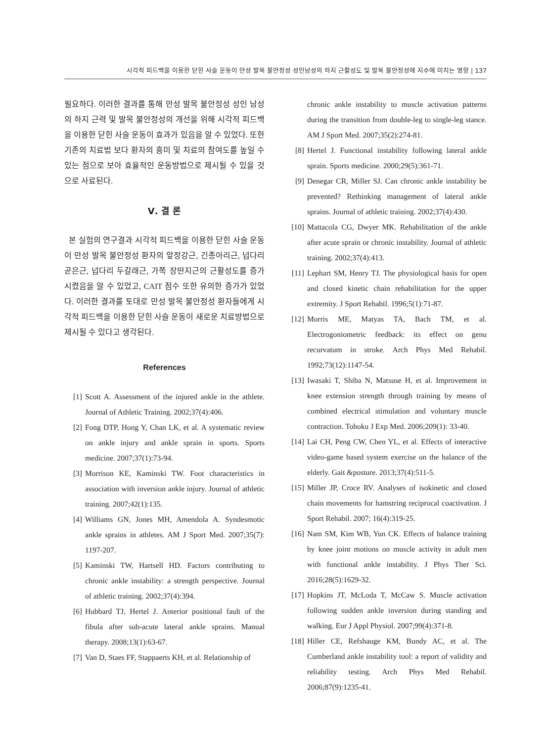시각적 피드백을 이용한 닫힌 사슬 운동이 만성 발목 불안정성 성인남성의 하지 근활성도 및 발목 불안정성에 지수에 미치는 영향 | 137
필요하다. 이러한 결과를 통해 만성 발목 불안정성 성인 남성의 하지 근력 및 발목 불안정성의 개선을 위해 시각적 피드백을 이용한 닫힌 사슬 운동이 효과가 있음을 알 수 있었다. 또한 기존의 치료법 보다 환자의 흥미 및 치료의 참여도를 높일 수 있는 점으로 보아 효율적인 운동방법으로 제시될 수 있을 것으로 사료된다.
Ⅴ. 결 론
본 실험의 연구결과 시각적 피드백을 이용한 닫힌 사슬 운동이 만성 발목 불안정성 환자의 앞정강근, 긴종아리근, 넙다리 곧은근, 넙다리 두갈래근, 가쪽 장딴지근의 근활성도를 증가시켰음을 알 수 있었고, CAIT 점수 또한 유의한 증가가 있었다. 이러한 결과를 토대로 만성 발목 불안정성 환자들에게 시각적 피드백을 이용한 닫힌 사슬 운동이 새로운 치료방법으로 제시될 수 있다고 생각된다.
References
[1] Scott A. Assessment of the injured ankle in the athlete. Journal of Athletic Training. 2002;37(4):406.
[2] Fong DTP, Hong Y, Chan LK, et al. A systematic review on ankle injury and ankle sprain in sports. Sports medicine. 2007;37(1):73-94.
[3] Morrison KE, Kaminski TW. Foot characteristics in association with inversion ankle injury. Journal of athletic training. 2007;42(1):135.
[4] Williams GN, Jones MH, Amendola A. Syndesmotic ankle sprains in athletes. AM J Sport Med. 2007;35(7): 1197-207.
[5] Kaminski TW, Hartsell HD. Factors contributing to chronic ankle instability: a strength perspective. Journal of athletic training. 2002;37(4):394.
[6] Hubbard TJ, Hertel J. Anterior positional fault of the fibula after sub-acute lateral ankle sprains. Manual therapy. 2008;13(1):63-67.
[7] Van D, Staes FF, Stappaerts KH, et al. Relationship of
chronic ankle instability to muscle activation patterns during the transition from double-leg to single-leg stance. AM J Sport Med. 2007;35(2):274-81.
[8] Hertel J. Functional instability following lateral ankle sprain. Sports medicine. 2000;29(5):361-71.
[9] Denegar CR, Miller SJ. Can chronic ankle instability be prevented? Rethinking management of lateral ankle sprains. Journal of athletic training. 2002;37(4):430.
[10] Mattacola CG, Dwyer MK. Rehabilitation of the ankle after acute sprain or chronic instability. Journal of athletic training. 2002;37(4):413.
[11] Lephart SM, Henry TJ. The physiological basis for open and closed kinetic chain rehabilitation for the upper extremity. J Sport Rehabil. 1996;5(1):71-87.
[12] Morris ME, Matyas TA, Bach TM, et al. Electrogoniometric feedback: its effect on genu recurvatum in stroke. Arch Phys Med Rehabil. 1992;73(12):1147-54.
[13] Iwasaki T, Shiba N, Matsuse H, et al. Improvement in knee extension strength through training by means of combined electrical stimulation and voluntary muscle contraction. Tohoku J Exp Med. 2006;209(1): 33-40.
[14] Lai CH, Peng CW, Chen YL, et al. Effects of interactive video-game based system exercise on the balance of the elderly. Gait &posture. 2013;37(4):511-5.
[15] Miller JP, Croce RV. Analyses of isokinetic and closed chain movements for hamstring reciprocal coactivation. J Sport Rehabil. 2007; 16(4):319-25.
[16] Nam SM, Kim WB, Yun CK. Effects of balance training by knee joint motions on muscle activity in adult men with functional ankle instability. J Phys Ther Sci. 2016;28(5):1629-32.
[17] Hopkins JT, McLoda T, McCaw S. Muscle activation following sudden ankle inversion during standing and walking. Eur J Appl Physiol. 2007;99(4):371-8.
[18] Hiller CE, Refshauge KM, Bundy AC, et al. The Cumberland ankle instability tool: a report of validity and reliability testing. Arch Phys Med Rehabil. 2006;87(9):1235-41.